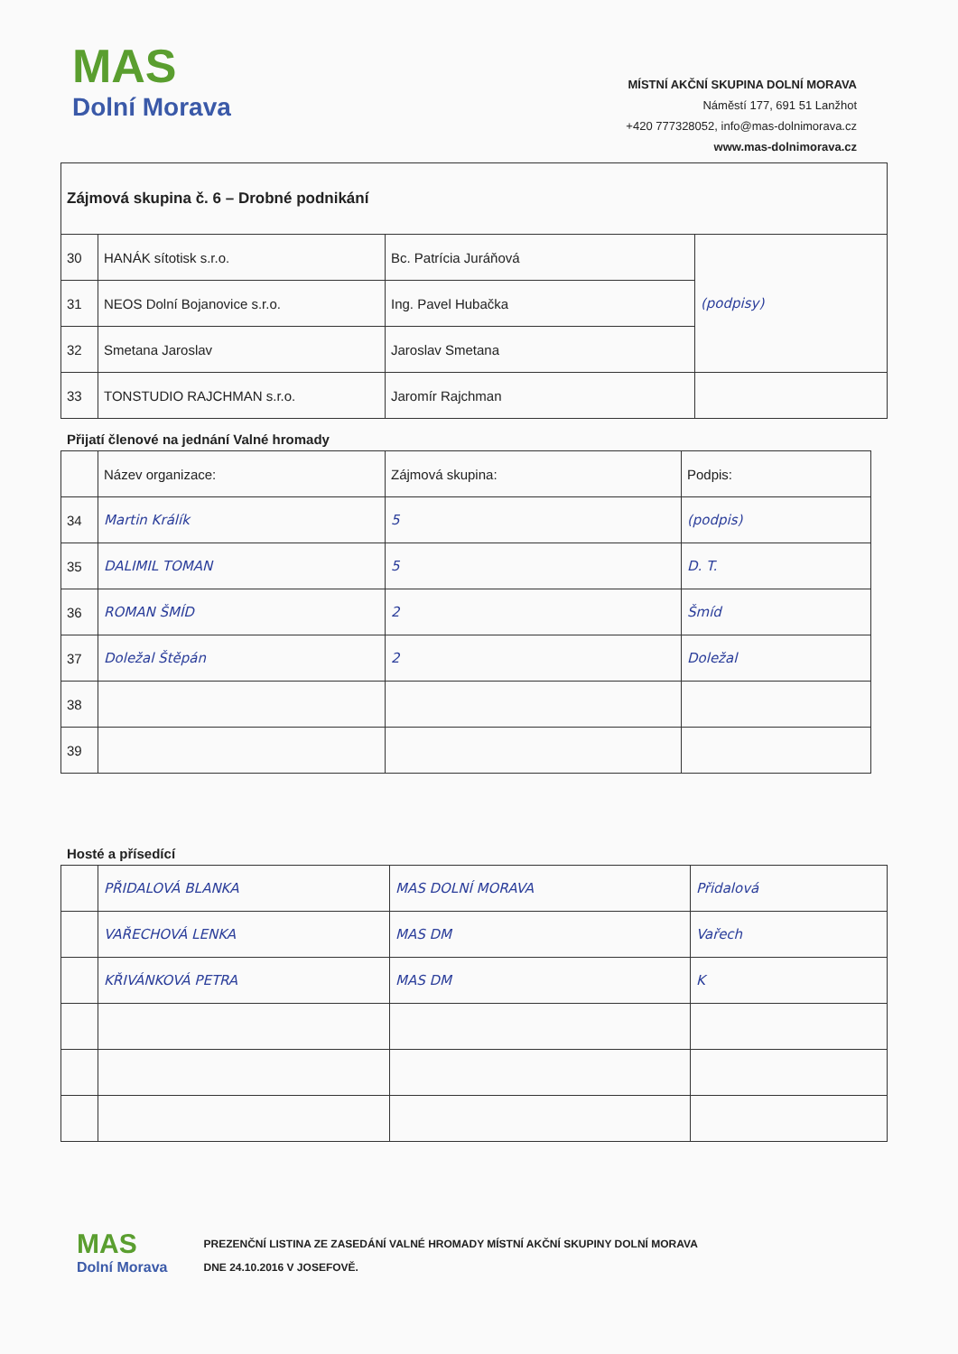MAS
Dolní Morava
MÍSTNÍ AKČNÍ SKUPINA DOLNÍ MORAVA
Náměstí 177, 691 51 Lanžhot
+420 777328052, info@mas-dolnimorava.cz
www.mas-dolnimorava.cz
| Zájmová skupina č. 6 – Drobné podnikání | | | |
| 30 | HANÁK sítotisk s.r.o. | Bc. Patrícia Juráňová | (podpisy) |
| 31 | NEOS Dolní Bojanovice s.r.o. | Ing. Pavel Hubačka | |
| 32 | Smetana Jaroslav | Jaroslav Smetana | |
| 33 | TONSTUDIO RAJCHMAN s.r.o. | Jaromír Rajchman | |
Přijatí členové na jednání Valné hromady
| | Název organizace: | Zájmová skupina: | Podpis: |
| 34 | Martin Králík | 5 | (podpis) |
| 35 | DALIMIL TOMAN | 5 | D. T. |
| 36 | ROMAN ŠMÍD | 2 | Šmíd |
| 37 | Doležal Štěpán | 2 | Doležal |
| 38 | | | |
| 39 | | | |
Hosté a přísedící
| | PŘIDALOVÁ BLANKA | MAS DOLNÍ MORAVA | Přidalová |
| | VAŘECHOVÁ LENKA | MAS DM | Vařech |
| | KŘIVÁNKOVÁ PETRA | MAS DM | K |
MAS
Dolní Morava
PREZENČNÍ LISTINA ZE ZASEDÁNÍ VALNÉ HROMADY MÍSTNÍ AKČNÍ SKUPINY DOLNÍ MORAVA
DNE 24.10.2016 V JOSEFOVĚ.